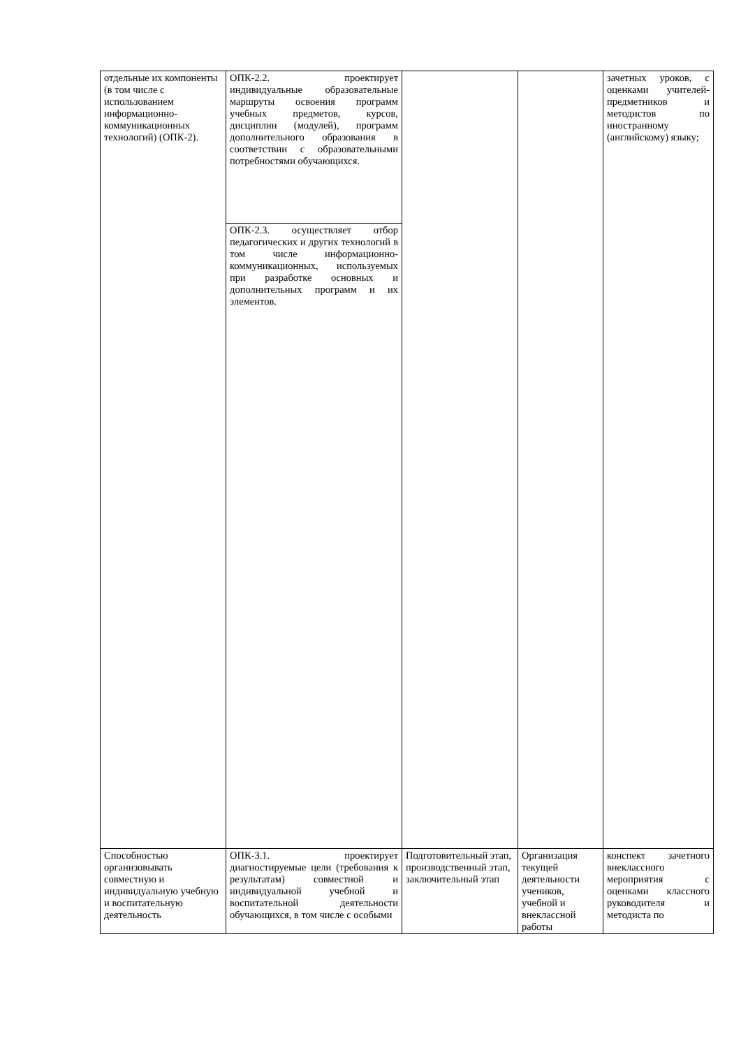| отдельные их компоненты (в том числе с использованием информационно-коммуникационных технологий) (ОПК-2). | ОПК-2.2. проектирует индивидуальные образовательные маршруты освоения программ учебных предметов, курсов, дисциплин (модулей), программ дополнительного образования в соответствии с образовательными потребностями обучающихся. | | | зачетных уроков, с оценками учителей-предметников и методистов по иностранному (английскому) языку; |
| | ОПК-2.3. осуществляет отбор педагогических и других технологий в том числе информационно-коммуникационных, используемых при разработке основных и дополнительных программ и их элементов. | | | |
| Способностью организовывать совместную и индивидуальную учебную и воспитательную деятельность | ОПК-3.1. проектирует диагностируемые цели (требования к результатам) совместной и индивидуальной учебной и воспитательной деятельности обучающихся, в том числе с особыми | Подготовительный этап, производственный этап, заключительный этап | Организация текущей деятельности учеников, учебной и внеклассной работы | конспект зачетного внеклассного мероприятия с оценками классного руководителя и методиста по |